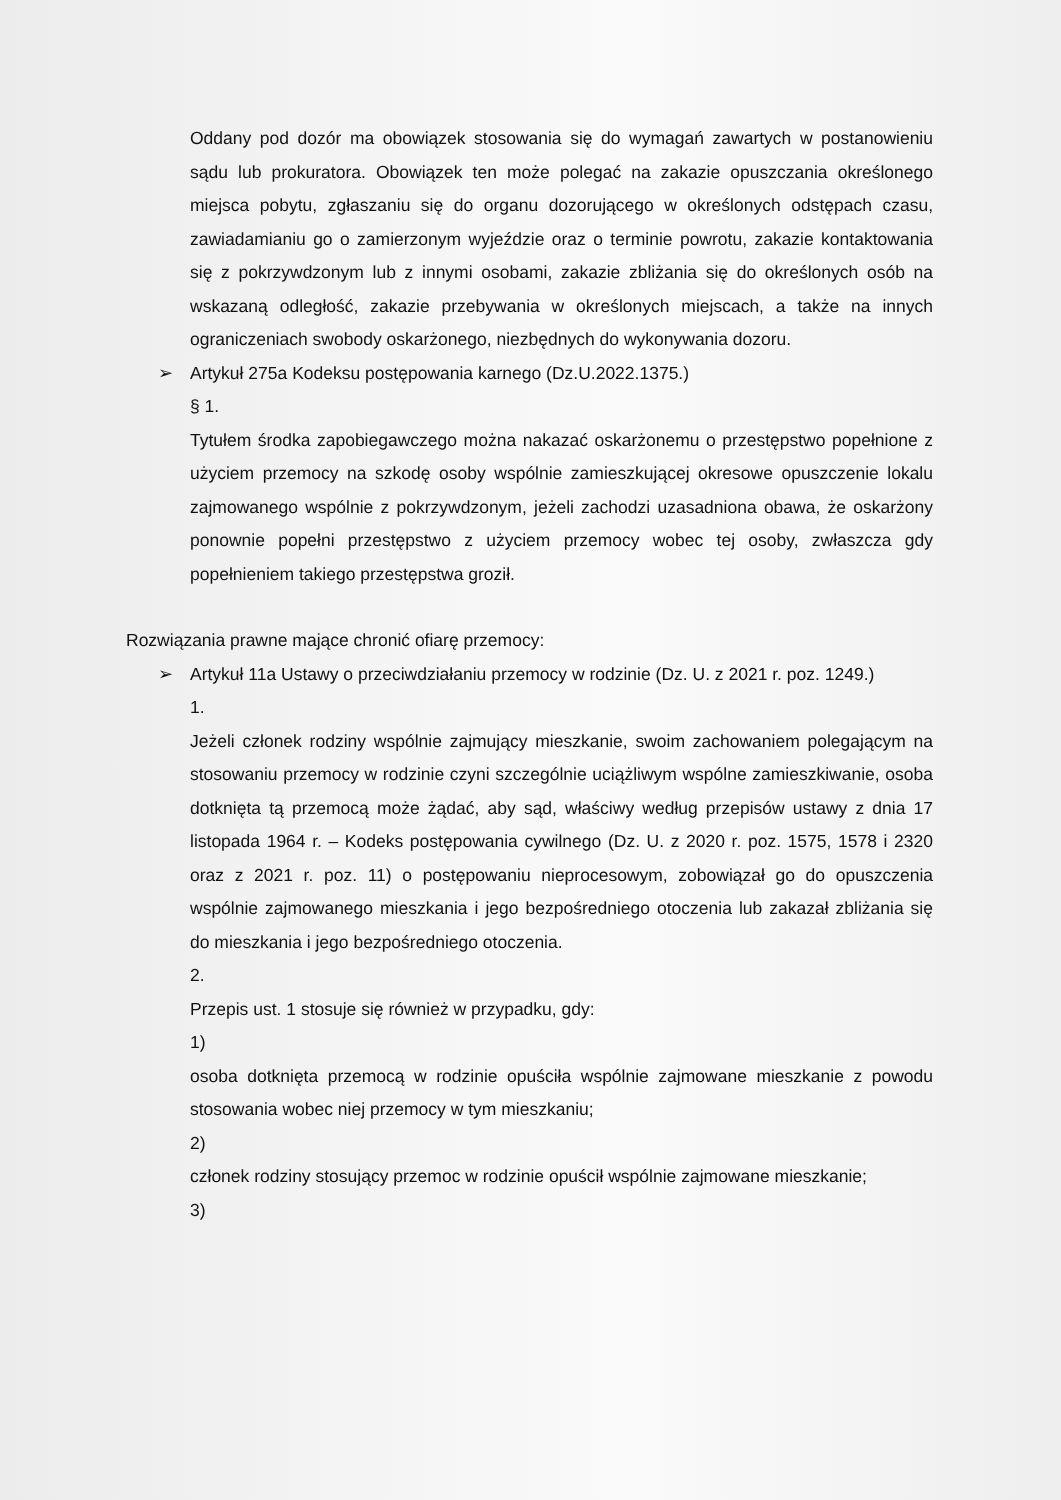Oddany pod dozór ma obowiązek stosowania się do wymagań zawartych w postanowieniu sądu lub prokuratora. Obowiązek ten może polegać na zakazie opuszczania określonego miejsca pobytu, zgłaszaniu się do organu dozorującego w określonych odstępach czasu, zawiadamianiu go o zamierzonym wyjeździe oraz o terminie powrotu, zakazie kontaktowania się z pokrzywdzonym lub z innymi osobami, zakazie zbliżania się do określonych osób na wskazaną odległość, zakazie przebywania w określonych miejscach, a także na innych ograniczeniach swobody oskarżonego, niezbędnych do wykonywania dozoru.
➢ Artykuł 275a Kodeksu postępowania karnego (Dz.U.2022.1375.)
§ 1.
Tytułem środka zapobiegawczego można nakazać oskarżonemu o przestępstwo popełnione z użyciem przemocy na szkodę osoby wspólnie zamieszkującej okresowe opuszczenie lokalu zajmowanego wspólnie z pokrzywdzonym, jeżeli zachodzi uzasadniona obawa, że oskarżony ponownie popełni przestępstwo z użyciem przemocy wobec tej osoby, zwłaszcza gdy popełnieniem takiego przestępstwa groził.
Rozwiązania prawne mające chronić ofiarę przemocy:
➢ Artykuł 11a Ustawy o przeciwdziałaniu przemocy w rodzinie (Dz. U. z 2021 r. poz. 1249.)
1.
Jeżeli członek rodziny wspólnie zajmujący mieszkanie, swoim zachowaniem polegającym na stosowaniu przemocy w rodzinie czyni szczególnie uciążliwym wspólne zamieszkiwanie, osoba dotknięta tą przemocą może żądać, aby sąd, właściwy według przepisów ustawy z dnia 17 listopada 1964 r. – Kodeks postępowania cywilnego (Dz. U. z 2020 r. poz. 1575, 1578 i 2320 oraz z 2021 r. poz. 11) o postępowaniu nieprocesowym, zobowiązał go do opuszczenia wspólnie zajmowanego mieszkania i jego bezpośredniego otoczenia lub zakazał zbliżania się do mieszkania i jego bezpośredniego otoczenia.
2.
Przepis ust. 1 stosuje się również w przypadku, gdy:
1)
osoba dotknięta przemocą w rodzinie opuściła wspólnie zajmowane mieszkanie z powodu stosowania wobec niej przemocy w tym mieszkaniu;
2)
członek rodziny stosujący przemoc w rodzinie opuścił wspólnie zajmowane mieszkanie;
3)